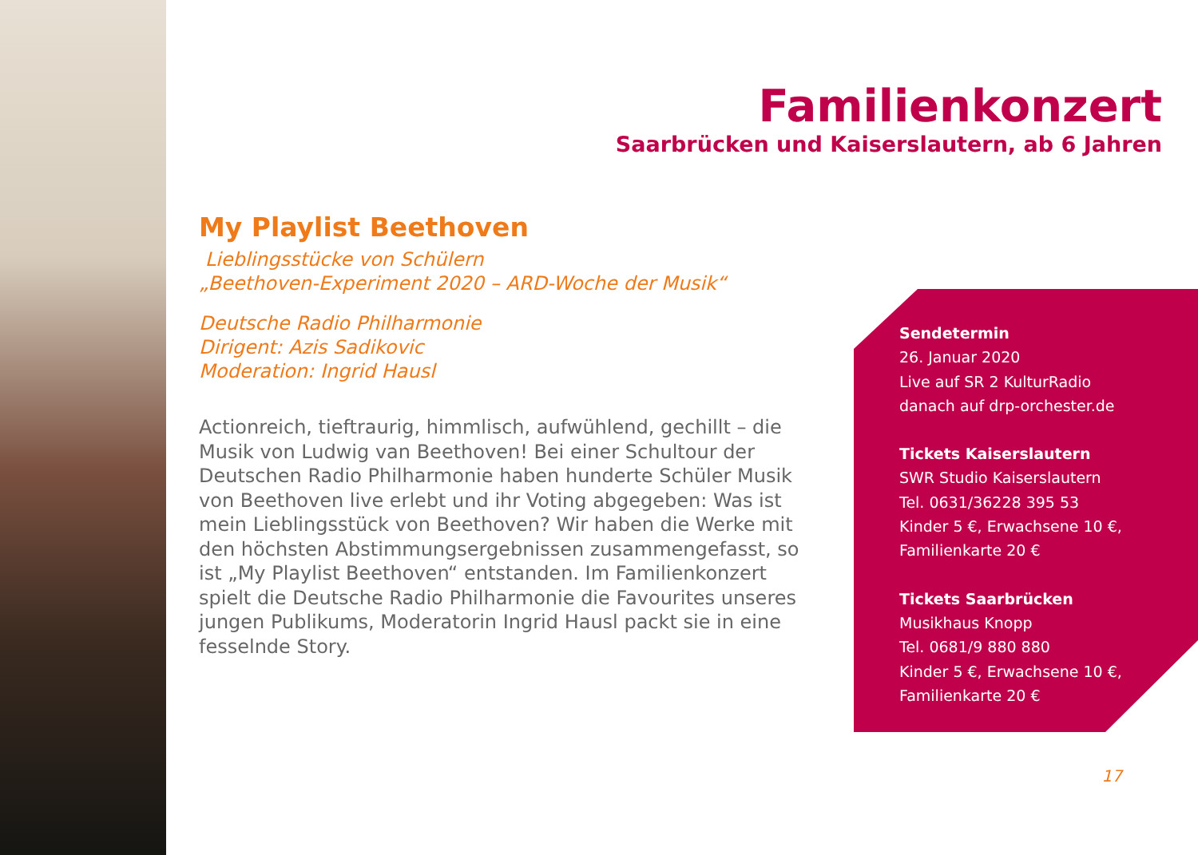Familienkonzert
Saarbrücken und Kaiserslautern, ab 6 Jahren
My Playlist Beethoven
Lieblingsstücke von Schülern
„Beethoven-Experiment 2020 – ARD-Woche der Musik“
Deutsche Radio Philharmonie
Dirigent: Azis Sadikovic
Moderation: Ingrid Hausl
Actionreich, tieftraurig, himmlisch, aufwühlend, gechillt – die Musik von Ludwig van Beethoven! Bei einer Schultour der Deutschen Radio Philharmonie haben hunderte Schüler Musik von Beethoven live erlebt und ihr Voting abgegeben: Was ist mein Lieblingsstück von Beethoven? Wir haben die Werke mit den höchsten Abstimmungsergebnissen zusammengefasst, so ist „My Playlist Beethoven“ entstanden. Im Familienkonzert spielt die Deutsche Radio Philharmonie die Favourites unseres jungen Publikums, Moderatorin Ingrid Hausl packt sie in eine fesselnde Story.
Sendetermin
26. Januar 2020
Live auf SR 2 KulturRadio
danach auf drp-orchester.de
Tickets Kaiserslautern
SWR Studio Kaiserslautern
Tel. 0631/36228 395 53
Kinder 5 €, Erwachsene 10 €,
Familienkarte 20 €
Tickets Saarbrücken
Musikhaus Knopp
Tel. 0681/9 880 880
Kinder 5 €, Erwachsene 10 €,
Familienkarte 20 €
17